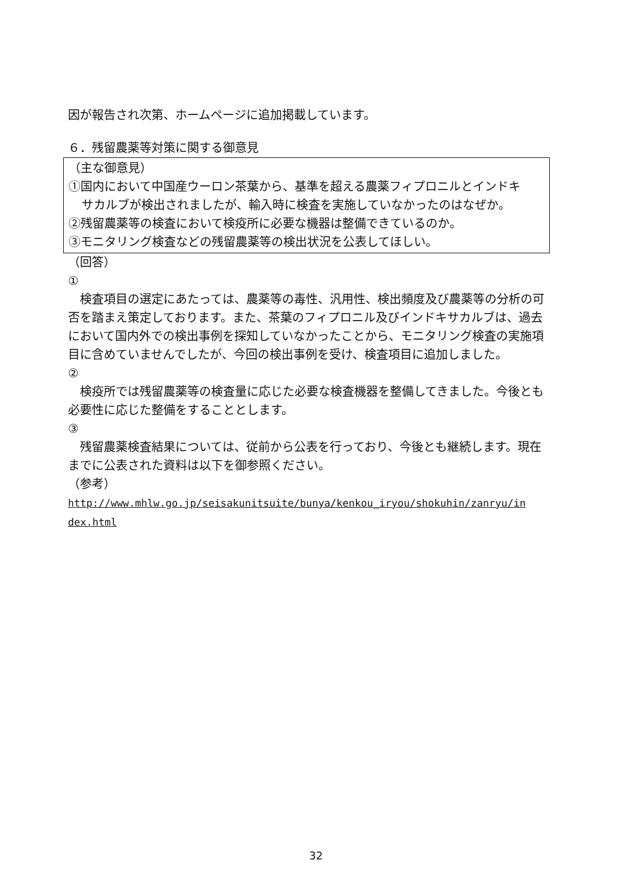因が報告され次第、ホームページに追加掲載しています。
６．残留農薬等対策に関する御意見
（主な御意見）
①国内において中国産ウーロン茶葉から、基準を超える農薬フィプロニルとインドキ
サカルブが検出されましたが、輸入時に検査を実施していなかったのはなぜか。
②残留農薬等の検査において検疫所に必要な機器は整備できているのか。
③モニタリング検査などの残留農薬等の検出状況を公表してほしい。
（回答）
①
　検査項目の選定にあたっては、農薬等の毒性、汎用性、検出頻度及び農薬等の分析の可否を踏まえ策定しております。また、茶葉のフィプロニル及びインドキサカルブは、過去において国内外での検出事例を探知していなかったことから、モニタリング検査の実施項目に含めていませんでしたが、今回の検出事例を受け、検査項目に追加しました。
②
　検疫所では残留農薬等の検査量に応じた必要な検査機器を整備してきました。今後とも必要性に応じた整備をすることとします。
③
　残留農薬検査結果については、従前から公表を行っており、今後とも継続します。現在までに公表された資料は以下を御参照ください。
（参考）
http://www.mhlw.go.jp/seisakunitsuite/bunya/kenkou_iryou/shokuhin/zanryu/in dex.html
32